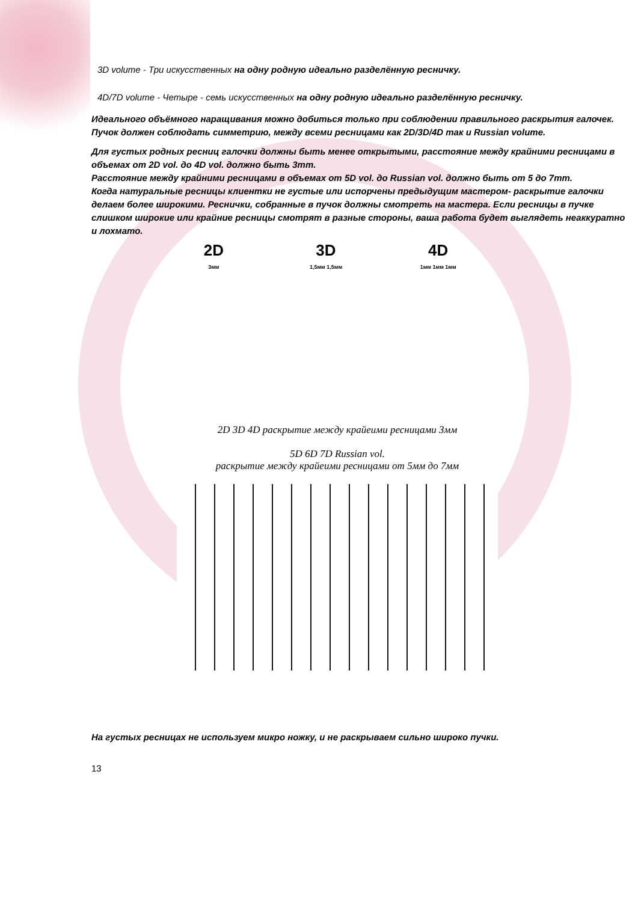3D volume - Три искусственных на одну родную идеально разделённую ресничку.
4D/7D volume - Четыре - семь искусственных на одну родную идеально разделённую ресничку.
Идеального объёмного наращивания можно добиться только при соблюдении правильного раскрытия галочек. Пучок должен соблюдать симметрию, между всеми ресницами как 2D/3D/4D так и Russian volume.
Для густых родных ресниц галочки должны быть менее открытыми, расстояние между крайними ресницами в объемах от 2D vol. до 4D vol. должно быть 3mm.
Расстояние между крайними ресницами в объемах от 5D vol. до Russian vol. должно быть от 5 до 7mm.
Когда натуральные ресницы клиентки не густые или испорчены предыдущим мастером- раскрытие галочки делаем более широкими. Реснички, собранные в пучок должны смотреть на мастера. Если ресницы в пучке слишком широкие или крайние ресницы смотрят в разные стороны, ваша работа будет выглядеть неаккуратно и лохмато.
2D
3мм
3D
1,5мм 1,5мм
4D
1мм 1мм 1мм
2D 3D 4D раскрытие между крайеими ресницами 3мм
5D 6D 7D Russian vol.
раскрытие между крайеими ресницами от 5мм до 7мм
На густых ресницах не используем микро ножку, и не раскрываем сильно широко пучки.
13